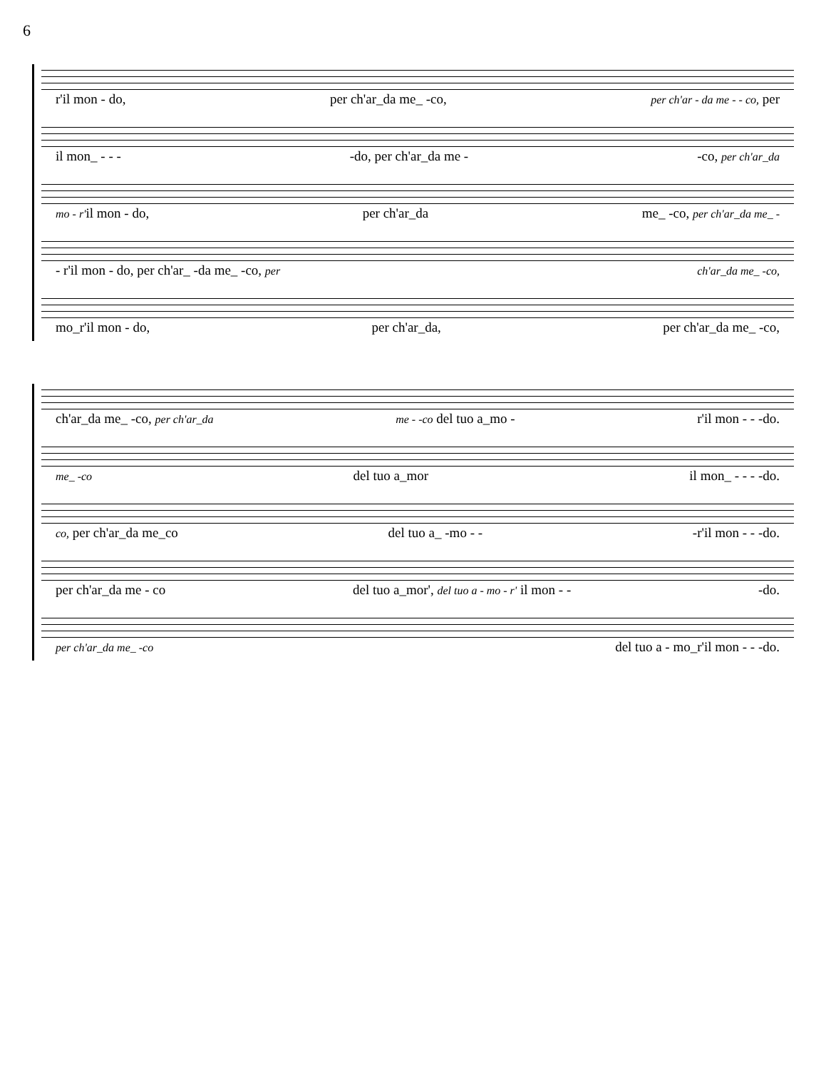6
r'il mon - do, per ch'ar_da me_ -co, per ch'ar - da me - - co, per
il mon_ - - - -do, per ch'ar_da me - -co, per ch'ar_da
mo - r'il mon - do, per ch'ar_da me_ -co, per ch'ar_da me_ -
- r'il mon - do, per ch'ar_ -da me_ -co, per ch'ar_da me_ -co,
mo_r'il mon - do, per ch'ar_da, per ch'ar_da me_ -co,
ch'ar_da me_ -co, per ch'ar_da me - -co del tuo a_mo - r'il mon - - -do.
me_ -co del tuo a_mor il mon_ - - - -do.
co, per ch'ar_da me_co del tuo a_ -mo - - -r'il mon - - -do.
per ch'ar_da me - co del tuo a_mor', del tuo a - mo - r' il mon - - -do.
per ch'ar_da me_ -co del tuo a - mo_r'il mon - - -do.